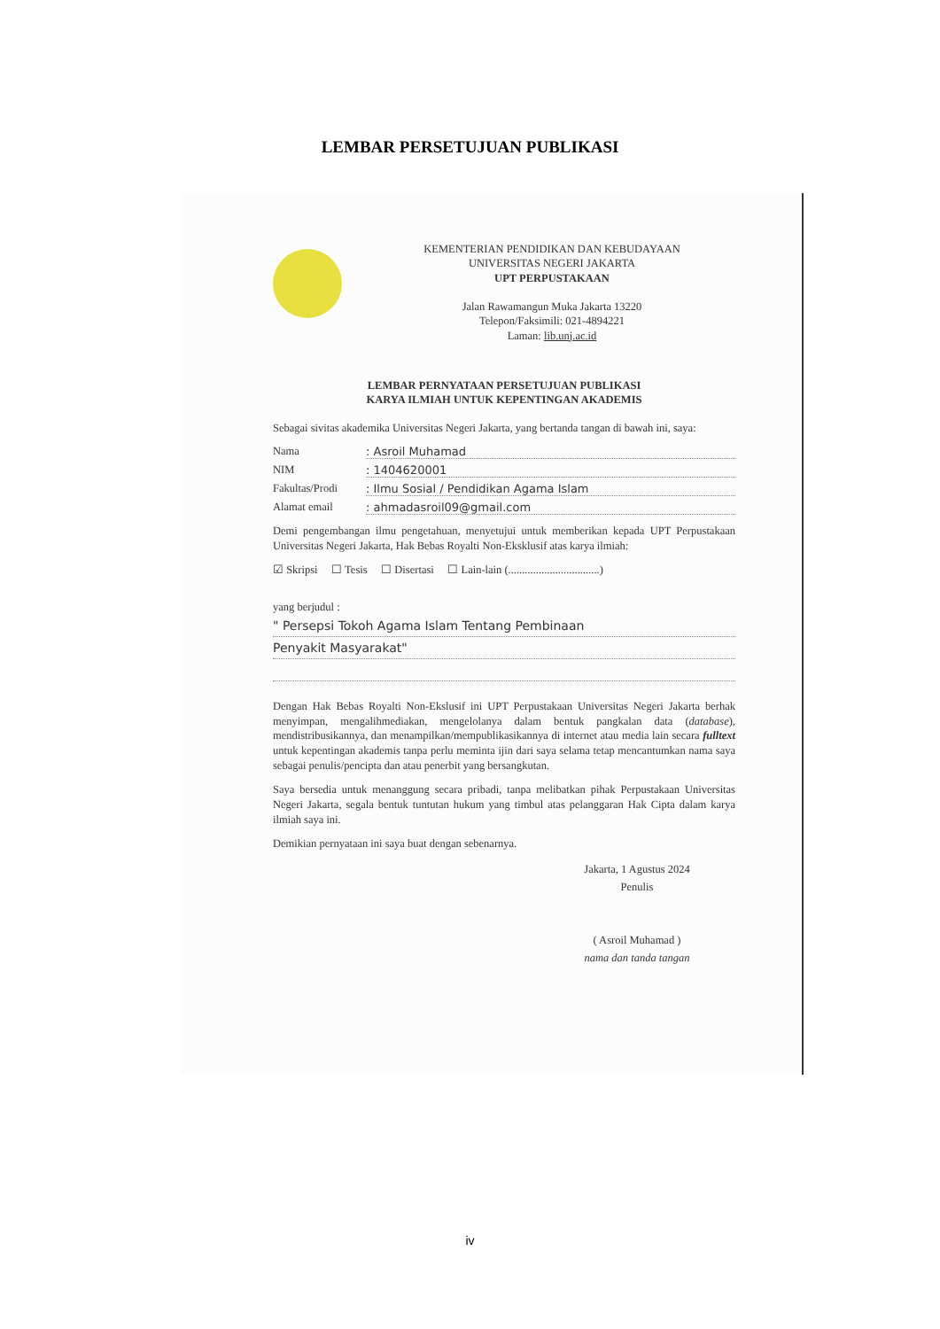LEMBAR PERSETUJUAN PUBLIKASI
KEMENTERIAN PENDIDIKAN DAN KEBUDAYAAN
UNIVERSITAS NEGERI JAKARTA
UPT PERPUSTAKAAN
Jalan Rawamangun Muka Jakarta 13220
Telepon/Faksimili: 021-4894221
Laman: lib.unj.ac.id
LEMBAR PERNYATAAN PERSETUJUAN PUBLIKASI
KARYA ILMIAH UNTUK KEPENTINGAN AKADEMIS
Sebagai sivitas akademika Universitas Negeri Jakarta, yang bertanda tangan di bawah ini, saya:
Nama: Asroil Muhamad
NIM: 1404620001
Fakultas/Prodi: Ilmu Sosial / Pendidikan Agama Islam
Alamat email: ahmadasroil09@gmail.com
Demi pengembangan ilmu pengetahuan, menyetujui untuk memberikan kepada UPT Perpustakaan Universitas Negeri Jakarta, Hak Bebas Royalti Non-Eksklusif atas karya ilmiah:
☑ Skripsi ☐ Tesis ☐ Disertasi ☐ Lain-lain (.................................)
yang berjudul :
" Persepsi Tokoh Agama Islam Tentang Pembinaan
Penyakit Masyarakat"
Dengan Hak Bebas Royalti Non-Ekslusif ini UPT Perpustakaan Universitas Negeri Jakarta berhak menyimpan, mengalihmediakan, mengelolanya dalam bentuk pangkalan data (database), mendistribusikannya, dan menampilkan/mempublikasikannya di internet atau media lain secara fulltext untuk kepentingan akademis tanpa perlu meminta ijin dari saya selama tetap mencantumkan nama saya sebagai penulis/pencipta dan atau penerbit yang bersangkutan.
Saya bersedia untuk menanggung secara pribadi, tanpa melibatkan pihak Perpustakaan Universitas Negeri Jakarta, segala bentuk tuntutan hukum yang timbul atas pelanggaran Hak Cipta dalam karya ilmiah saya ini.
Demikian pernyataan ini saya buat dengan sebenarnya.
Jakarta, 1 Agustus 2024
Penulis
( Asroil Muhamad )
nama dan tanda tangan
iv